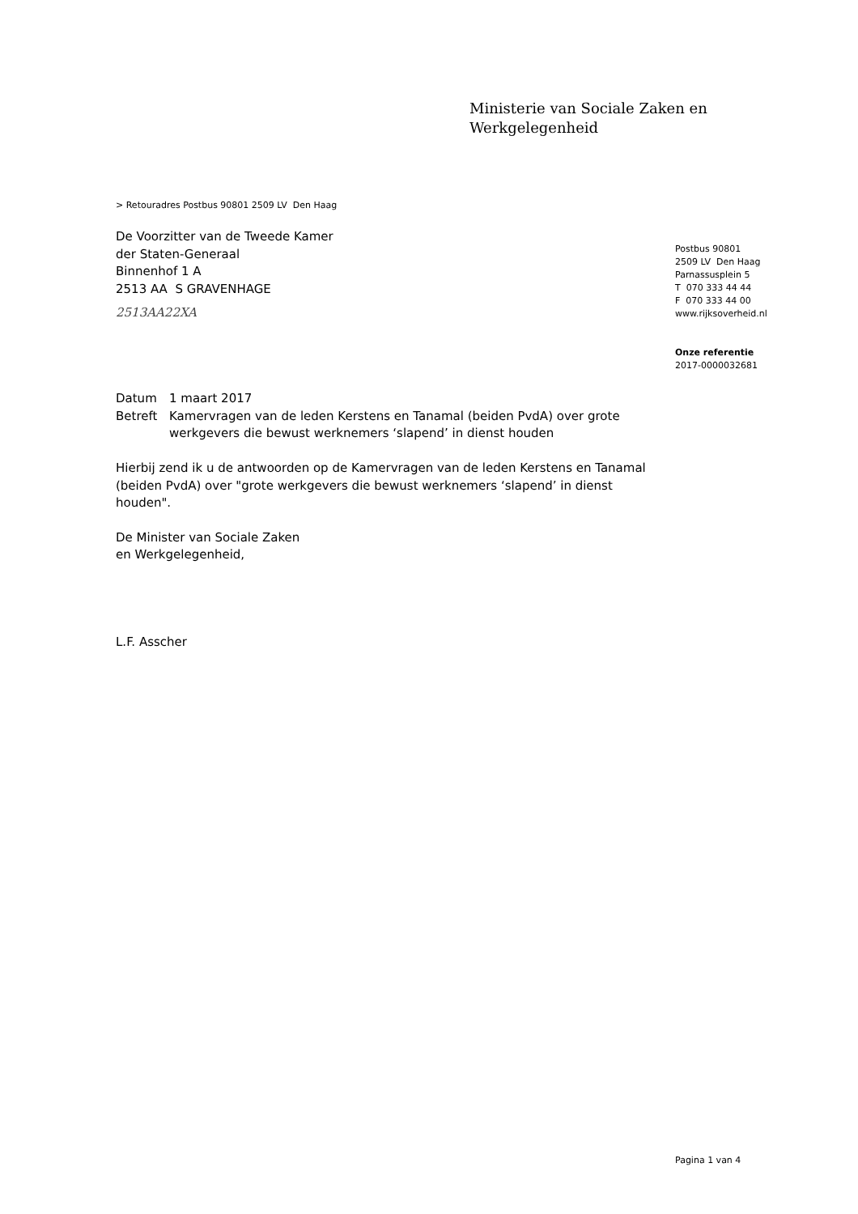Ministerie van Sociale Zaken en
Werkgelegenheid
> Retouradres Postbus 90801 2509 LV Den Haag
De Voorzitter van de Tweede Kamer
der Staten-Generaal
Binnenhof 1 A
2513 AA S GRAVENHAGE
2513AA22XA
Postbus 90801
2509 LV Den Haag
Parnassusplein 5
T 070 333 44 44
F 070 333 44 00
www.rijksoverheid.nl
Onze referentie
2017-0000032681
Datum 1 maart 2017
Betreft Kamervragen van de leden Kerstens en Tanamal (beiden PvdA) over grote werkgevers die bewust werknemers ‘slapend’ in dienst houden
Hierbij zend ik u de antwoorden op de Kamervragen van de leden Kerstens en Tanamal (beiden PvdA) over "grote werkgevers die bewust werknemers ‘slapend’ in dienst houden".
De Minister van Sociale Zaken
en Werkgelegenheid,
L.F. Asscher
Pagina 1 van 4